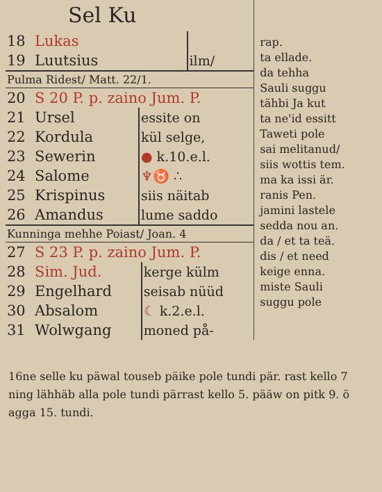Sel Ku
| 18 | Lukas | |
| 19 | Luutsius | ilm/ |
Pulma Ridest/ Matt. 22/1.
| 20 | S 20 P. p. zaino Jum. P. | |
| 21 | Ursel | essite on |
| 22 | Kordula | kül selge, |
| 23 | Sewerin | ● k.10.e.l. |
| 24 | Salome | ♆♉ ∴ |
| 25 | Krispinus | siis näitab |
| 26 | Amandus | lume saddo |
Kunninga mehhe Poiast/ Joan. 4
| 27 | S 23 P. p. zaino Jum. P. | |
| 28 | Sim. Jud. | kerge külm |
| 29 | Engelhard | seisab nüüd |
| 30 | Absalom | ☾ k.2.e.l. |
| 31 | Wolwgang | moned på- |
rap.
ta ellade.
da tehha
Sauli suggu
tähbi Ja kut
ta ne'id essitt
Taweti pole
sai melitanud/
siis wottis tem.
ma ka issi är.
ranis Pen.
jamini lastele
sedda nou an.
da / et ta teä.
dis / et need
keige enna.
miste Sauli
suggu pole
16ne selle ku päwal touseb päike pole tundi pär. rast kello 7 ning lähhäb alla pole tundi pärrast kello 5. pääw on pitk 9. ö agga 15. tundi.